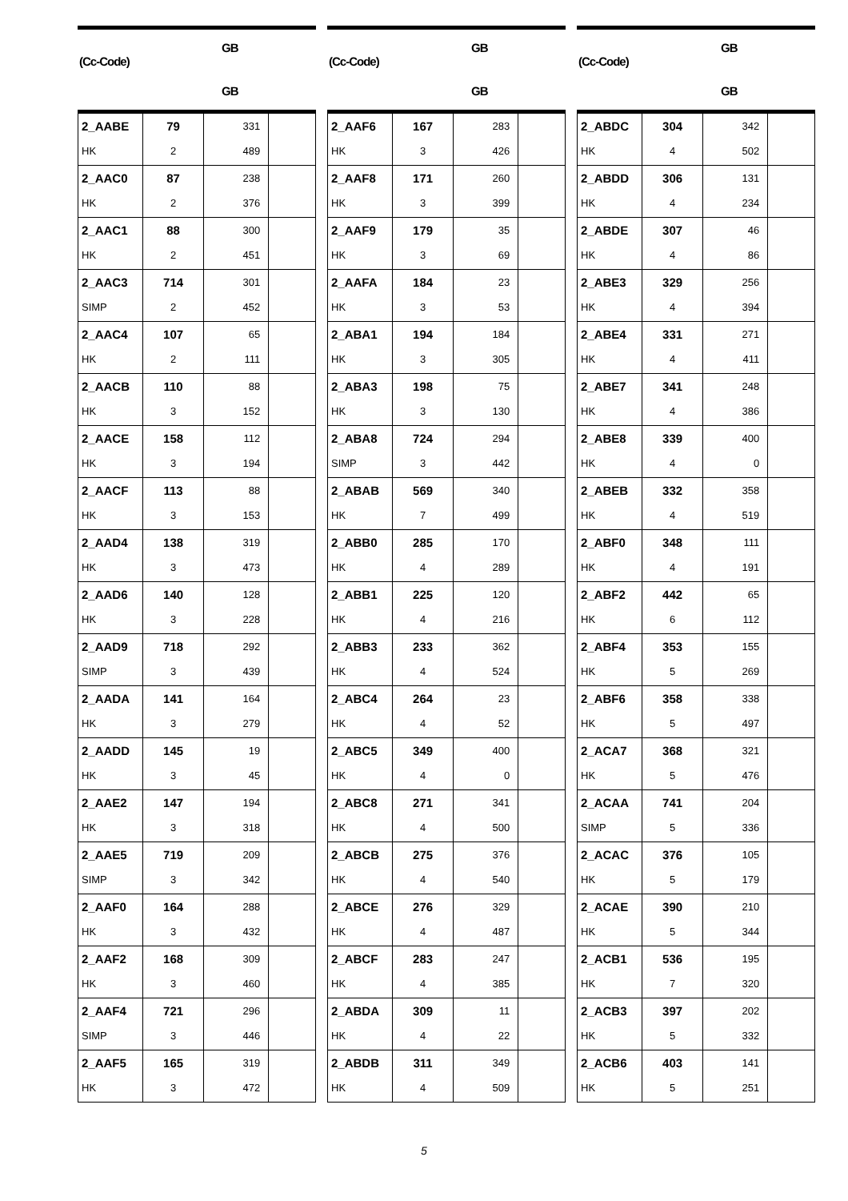GB
(Cc-Code)
GB
| 2_AABE HK | 79 2 | 331 489 | |
| 2_AAC0 HK | 87 2 | 238 376 | |
| 2_AAC1 HK | 88 2 | 300 451 | |
| 2_AAC3 SIMP | 714 2 | 301 452 | |
| 2_AAC4 HK | 107 2 | 65 111 | |
| 2_AACB HK | 110 3 | 88 152 | |
| 2_AACE HK | 158 3 | 112 194 | |
| 2_AACF HK | 113 3 | 88 153 | |
| 2_AAD4 HK | 138 3 | 319 473 | |
| 2_AAD6 HK | 140 3 | 128 228 | |
| 2_AAD9 SIMP | 718 3 | 292 439 | |
| 2_AADA HK | 141 3 | 164 279 | |
| 2_AADD HK | 145 3 | 19 45 | |
| 2_AAE2 HK | 147 3 | 194 318 | |
| 2_AAE5 SIMP | 719 3 | 209 342 | |
| 2_AAF0 HK | 164 3 | 288 432 | |
| 2_AAF2 HK | 168 3 | 309 460 | |
| 2_AAF4 SIMP | 721 3 | 296 446 | |
| 2_AAF5 HK | 165 3 | 319 472 | |
GB
(Cc-Code)
GB
| 2_AAF6 HK | 167 3 | 283 426 | |
| 2_AAF8 HK | 171 3 | 260 399 | |
| 2_AAF9 HK | 179 3 | 35 69 | |
| 2_AAFA HK | 184 3 | 23 53 | |
| 2_ABA1 HK | 194 3 | 184 305 | |
| 2_ABA3 HK | 198 3 | 75 130 | |
| 2_ABA8 SIMP | 724 3 | 294 442 | |
| 2_ABAB HK | 569 7 | 340 499 | |
| 2_ABB0 HK | 285 4 | 170 289 | |
| 2_ABB1 HK | 225 4 | 120 216 | |
| 2_ABB3 HK | 233 4 | 362 524 | |
| 2_ABC4 HK | 264 4 | 23 52 | |
| 2_ABC5 HK | 349 4 | 400 0 | |
| 2_ABC8 HK | 271 4 | 341 500 | |
| 2_ABCB HK | 275 4 | 376 540 | |
| 2_ABCE HK | 276 4 | 329 487 | |
| 2_ABCF HK | 283 4 | 247 385 | |
| 2_ABDA HK | 309 4 | 11 22 | |
| 2_ABDB HK | 311 4 | 349 509 | |
GB
(Cc-Code)
GB
| 2_ABDC HK | 304 4 | 342 502 | |
| 2_ABDD HK | 306 4 | 131 234 | |
| 2_ABDE HK | 307 4 | 46 86 | |
| 2_ABE3 HK | 329 4 | 256 394 | |
| 2_ABE4 HK | 331 4 | 271 411 | |
| 2_ABE7 HK | 341 4 | 248 386 | |
| 2_ABE8 HK | 339 4 | 400 0 | |
| 2_ABEB HK | 332 4 | 358 519 | |
| 2_ABF0 HK | 348 4 | 111 191 | |
| 2_ABF2 HK | 442 6 | 65 112 | |
| 2_ABF4 HK | 353 5 | 155 269 | |
| 2_ABF6 HK | 358 5 | 338 497 | |
| 2_ACA7 HK | 368 5 | 321 476 | |
| 2_ACAA SIMP | 741 5 | 204 336 | |
| 2_ACAC HK | 376 5 | 105 179 | |
| 2_ACAE HK | 390 5 | 210 344 | |
| 2_ACB1 HK | 536 7 | 195 320 | |
| 2_ACB3 HK | 397 5 | 202 332 | |
| 2_ACB6 HK | 403 5 | 141 251 | |
5